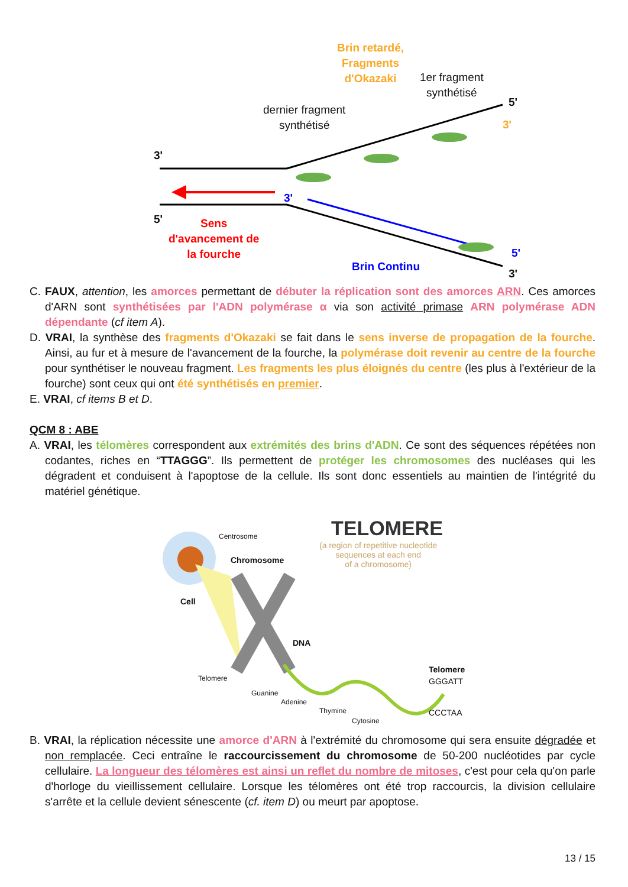Brin retardé,
Fragments
d'Okazaki
1er fragment
synthétisé
dernier fragment
synthétisé
3'
5'
3'
3'
5'
Sens
d'avancement de
la fourche
5'
Brin Continu
3'
C. FAUX, attention, les amorces permettant de débuter la réplication sont des amorces ARN. Ces amorces d'ARN sont synthétisées par l'ADN polymérase α via son activité primase ARN polymérase ADN dépendante (cf item A).
D. VRAI, la synthèse des fragments d'Okazaki se fait dans le sens inverse de propagation de la fourche. Ainsi, au fur et à mesure de l'avancement de la fourche, la polymérase doit revenir au centre de la fourche pour synthétiser le nouveau fragment. Les fragments les plus éloignés du centre (les plus à l'extérieur de la fourche) sont ceux qui ont été synthétisés en premier.
E. VRAI, cf items B et D.
QCM 8 : ABE
A. VRAI, les télomères correspondent aux extrémités des brins d'ADN. Ce sont des séquences répétées non codantes, riches en “TTAGGG”. Ils permettent de protéger les chromosomes des nucléases qui les dégradent et conduisent à l'apoptose de la cellule. Ils sont donc essentiels au maintien de l'intégrité du matériel génétique.
TELOMERE
(a region of repetitive nucleotide
sequences at each end
of a chromosome)
Centrosome
Chromosome
Cell
DNA
Telomere
Telomere
GGGATT
Guanine
Adenine
Thymine CCCTAA
Cytosine
B. VRAI, la réplication nécessite une amorce d'ARN à l'extrémité du chromosome qui sera ensuite dégradée et non remplacée. Ceci entraîne le raccourcissement du chromosome de 50-200 nucléotides par cycle cellulaire. La longueur des télomères est ainsi un reflet du nombre de mitoses, c'est pour cela qu'on parle d'horloge du vieillissement cellulaire. Lorsque les télomères ont été trop raccourcis, la division cellulaire s'arrête et la cellule devient sénescente (cf. item D) ou meurt par apoptose.
13 / 15